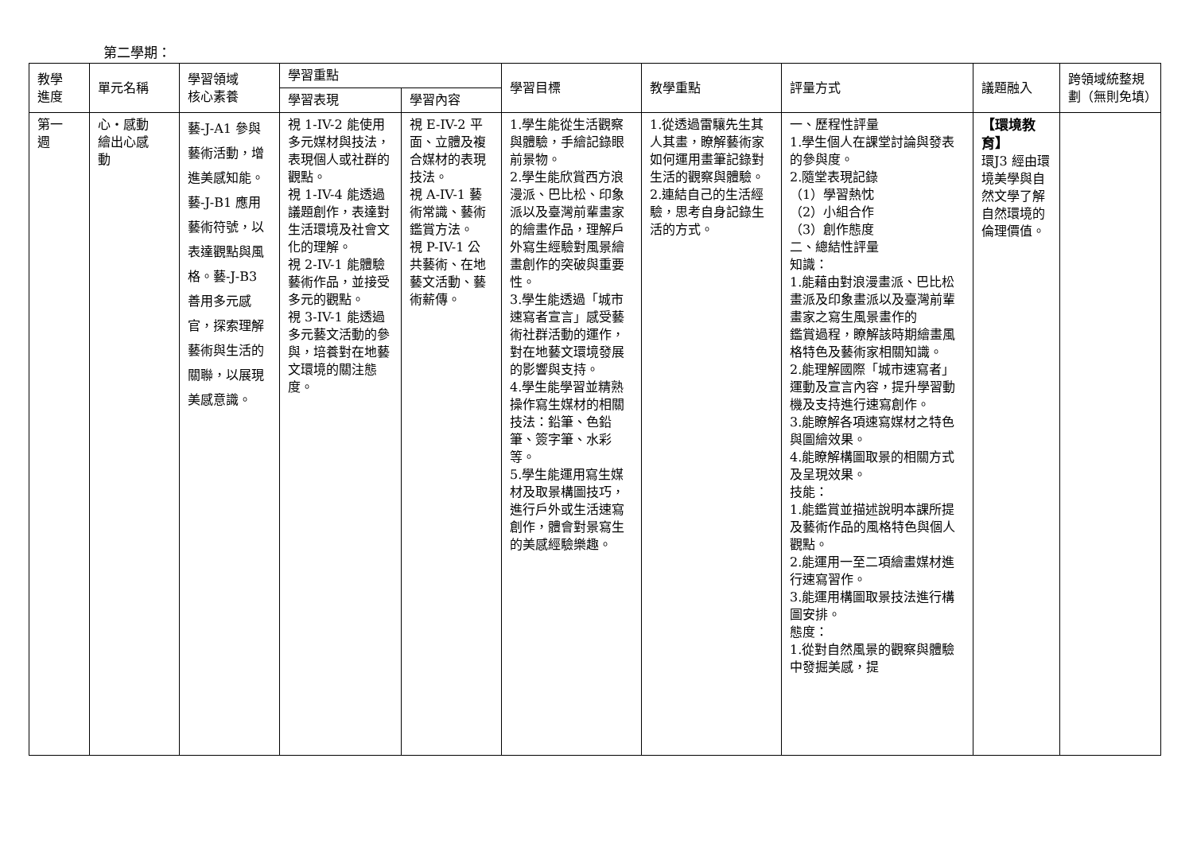第二學期：
| 教學 進度 | 單元名稱 | 學習領域 核心素養 | 學習重點 | | 學習目標 | 教學重點 | 評量方式 | 議題融入 | 跨領域統整規劃（無則免填） |
| --- | --- | --- | --- | --- | --- | --- | --- | --- | --- |
| | | | 學習表現 | 學習內容 | | | | | |
| 第一 週 | 心‧感動 繪出心感 動 | 藝-J-A1 參與藝術活動，增進美感知能。藝-J-B1 應用藝術符號，以表達觀點與風格。 藝-J-B3 善用多元感官，探索理解藝術與生活的關聯，以展現美感意識。 | 視 1-IV-2 能使用多元媒材與技法，表現個人或社群的觀點。 視 1-IV-4 能透過議題創作，表達對生活環境及社會文化的理解。 視 2-IV-1 能體驗藝術作品，並接受多元的觀點。 視 3-IV-1 能透過多元藝文活動的參與，培養對在地藝文環境的關注態度。 | 視 E-IV-2 平面、立體及複合媒材的表現技法。 視 A-IV-1 藝術常識、藝術鑑賞方法。 視 P-IV-1 公共藝術、在地藝文活動、藝術薪傳。 | 1.學生能從生活觀察與體驗，手繪記錄眼前景物。 2.學生能欣賞西方浪漫派、巴比松、印象派以及臺灣前輩畫家的繪畫作品，理解戶外寫生經驗對風景繪畫創作的突破與重要性。 3.學生能透過「城市速寫者宣言」感受藝術社群活動的運作，對在地藝文環境發展的影響與支持。 4.學生能學習並精熟操作寫生媒材的相關技法：鉛筆、色鉛筆、簽字筆、水彩等。 5.學生能運用寫生媒材及取景構圖技巧，進行戶外或生活速寫創作，體會對景寫生的美感經驗樂趣。 | 1.從透過雷驤先生其人其畫，瞭解藝術家如何運用畫筆記錄對生活的觀察與體驗。 2.連結自己的生活經驗，思考自身記錄生活的方式。 | 一、歷程性評量 1.學生個人在課堂討論與發表的參與度。 2.隨堂表現記錄 （1）學習熱忱 （2）小組合作 （3）創作態度 二、總結性評量 知識： 1.能藉由對浪漫畫派、巴比松畫派及印象畫派以及臺灣前輩畫家之寫生風景畫作的 鑑賞過程，瞭解該時期繪畫風格特色及藝術家相關知識。 2.能理解國際「城市速寫者」運動及宣言內容，提升學習動機及支持進行速寫創作。 3.能瞭解各項速寫媒材之特色與圖繪效果。 4.能瞭解構圖取景的相關方式及呈現效果。 技能： 1.能鑑賞並描述說明本課所提及藝術作品的風格特色與個人觀點。 2.能運用一至二項繪畫媒材進行速寫習作。 3.能運用構圖取景技法進行構圖安排。 態度： 1.從對自然風景的觀察與體驗中發掘美感，提 | 【環境教育】 環J3 經由環境美學與自然文學了解自然環境的倫理價值。 | |